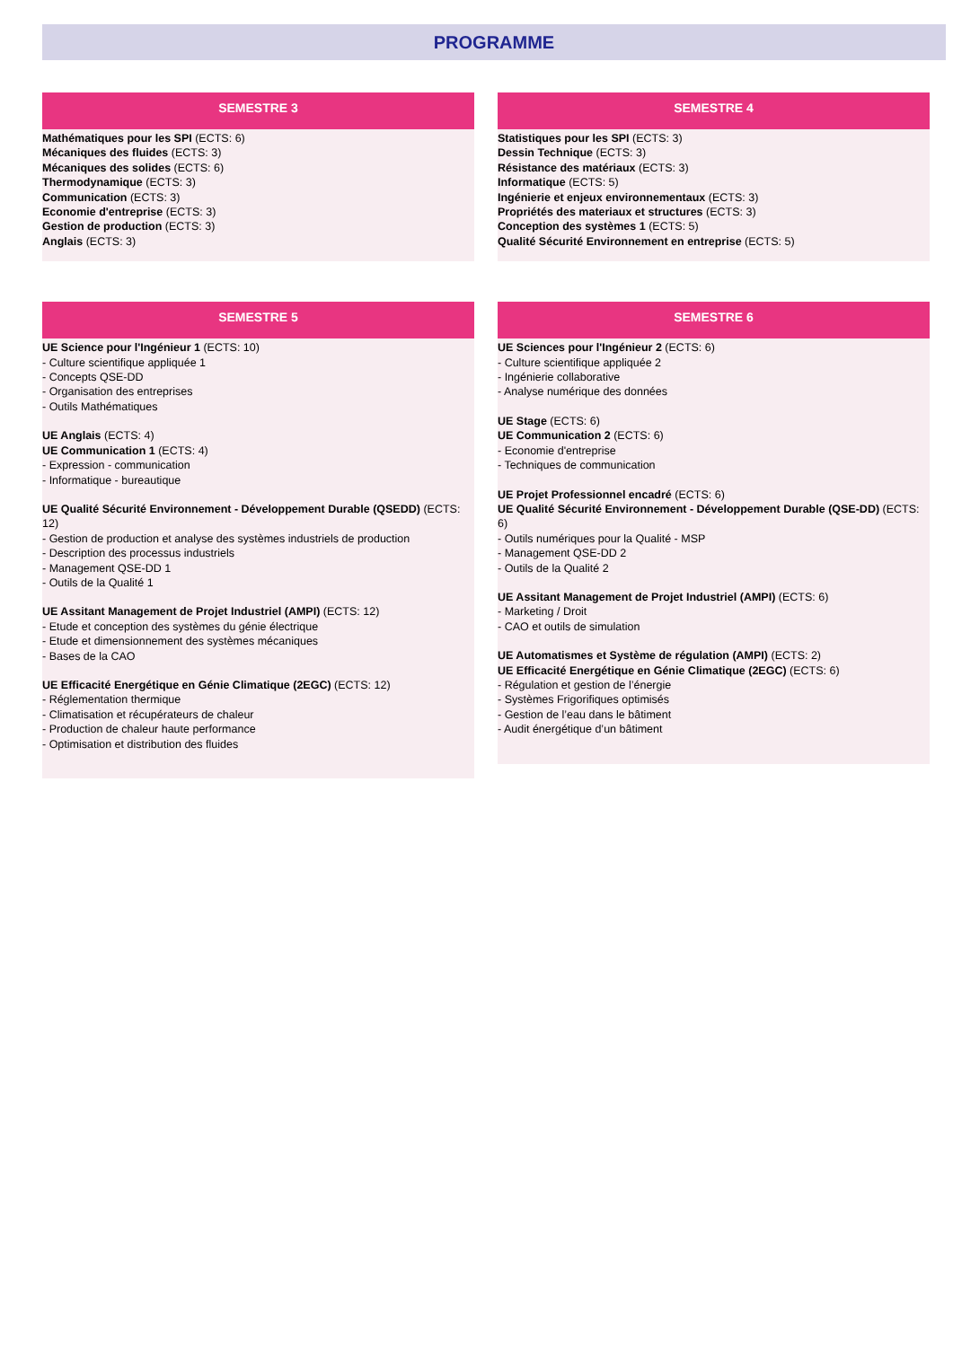PROGRAMME
SEMESTRE 3
Mathématiques pour les SPI (ECTS: 6)
Mécaniques des fluides (ECTS: 3)
Mécaniques des solides (ECTS: 6)
Thermodynamique (ECTS: 3)
Communication (ECTS: 3)
Economie d'entreprise (ECTS: 3)
Gestion de production (ECTS: 3)
Anglais (ECTS: 3)
SEMESTRE 4
Statistiques pour les SPI (ECTS: 3)
Dessin Technique (ECTS: 3)
Résistance des matériaux (ECTS: 3)
Informatique (ECTS: 5)
Ingénierie et enjeux environnementaux (ECTS: 3)
Propriétés des materiaux et structures (ECTS: 3)
Conception des systèmes 1 (ECTS: 5)
Qualité Sécurité Environnement en entreprise (ECTS: 5)
SEMESTRE 5
UE Science pour l'Ingénieur 1 (ECTS: 10)
- Culture scientifique appliquée 1
- Concepts QSE-DD
- Organisation des entreprises
- Outils Mathématiques
UE Anglais (ECTS: 4)
UE Communication 1 (ECTS: 4)
- Expression - communication
- Informatique - bureautique
UE Qualité Sécurité Environnement - Développement Durable (QSEDD) (ECTS: 12)
- Gestion de production et analyse des systèmes industriels de production
- Description des processus industriels
- Management QSE-DD 1
- Outils de la Qualité 1
UE Assitant Management de Projet Industriel (AMPI) (ECTS: 12)
- Etude et conception des systèmes du génie électrique
- Etude et dimensionnement des systèmes mécaniques
- Bases de la CAO
UE Efficacité Energétique en Génie Climatique (2EGC) (ECTS: 12)
- Réglementation thermique
- Climatisation et récupérateurs de chaleur
- Production de chaleur haute performance
- Optimisation et distribution des fluides
SEMESTRE 6
UE Sciences pour l'Ingénieur 2 (ECTS: 6)
- Culture scientifique appliquée 2
- Ingénierie collaborative
- Analyse numérique des données
UE Stage (ECTS: 6)
UE Communication 2 (ECTS: 6)
- Economie d'entreprise
- Techniques de communication
UE Projet Professionnel encadré (ECTS: 6)
UE Qualité Sécurité Environnement - Développement Durable (QSE-DD) (ECTS: 6)
- Outils numériques pour la Qualité - MSP
- Management QSE-DD 2
- Outils de la Qualité 2
UE Assitant Management de Projet Industriel (AMPI) (ECTS: 6)
- Marketing / Droit
- CAO et outils de simulation
UE Automatismes et Système de régulation (AMPI) (ECTS: 2)
UE Efficacité Energétique en Génie Climatique (2EGC) (ECTS: 6)
- Régulation et gestion de l’énergie
- Systèmes Frigorifiques optimisés
- Gestion de l’eau dans le bâtiment
- Audit énergétique d’un bâtiment